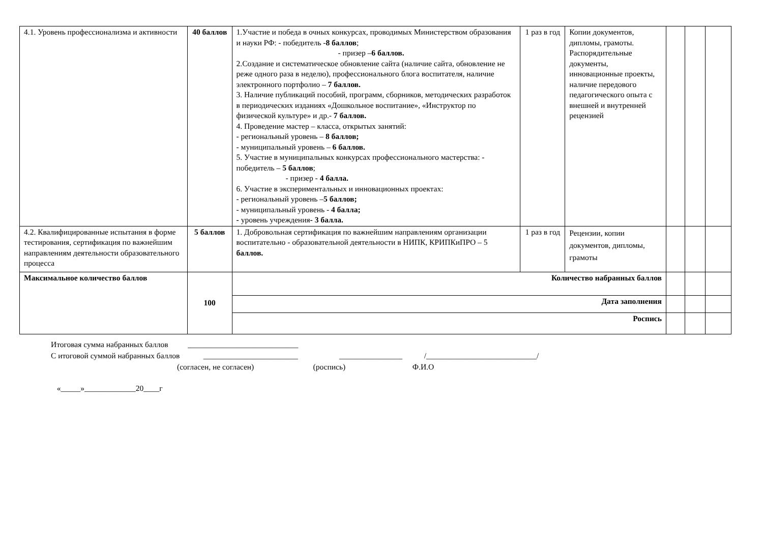| 4.1. Уровень профессионализма и активности | 40 баллов | 1.Участие и победа в очных конкурсах, проводимых Министерством образования и науки РФ: - победитель - 8 баллов ; - призер – 6 баллов. 2.Создание и систематическое обновление сайта (наличие сайта, обновление не реже одного раза в неделю), профессионального блога воспитателя, наличие электронного портфолио – 7 баллов. 3. Наличие публикаций пособий, программ, сборников, методических разработок в периодических изданиях «Дошкольное воспитание», «Инструктор по физической культуре» и др.- 7 баллов. 4. Проведение мастер – класса, открытых занятий: - региональный уровень – 8 баллов; - муниципальный уровень – 6 баллов. 5. Участие в муниципальных конкурсах профессионального мастерства: - победитель – 5 баллов ; - призер - 4 балла. 6. Участие в экспериментальных и инновационных проектах: - региональный уровень – 5 баллов; - муниципальный уровень - 4 балла; - уровень учреждения - 3 балла. | 1 раз в год | Копии документов, дипломы, грамоты. Распорядительные документы, инновационные проекты, наличие передового педагогического опыта с внешней и внутренней рецензией | | | |
| 4.2. Квалифицированные испытания в форме тестирования, сертификация по важнейшим направлениям деятельности образовательного процесса | 5 баллов | 1. Добровольная сертификация по важнейшим направлениям организации воспитательно - образовательной деятельности в НИПК, КРИПКиПРО – 5 баллов. | 1 раз в год | Рецензии, копии документов, дипломы, грамоты | | | |
| Максимальное количество баллов | 100 | Количество набранных баллов | | | | | |
| | | Дата заполнения | | | | | |
| | | Роспись | | | | | |
Итоговая сумма набранных баллов ____________________________
С итоговой суммой набранных баллов ________________________ ________________ /____________________________/
(согласен, не согласен) (роспись) Ф.И.О
«_____»_____________20____г